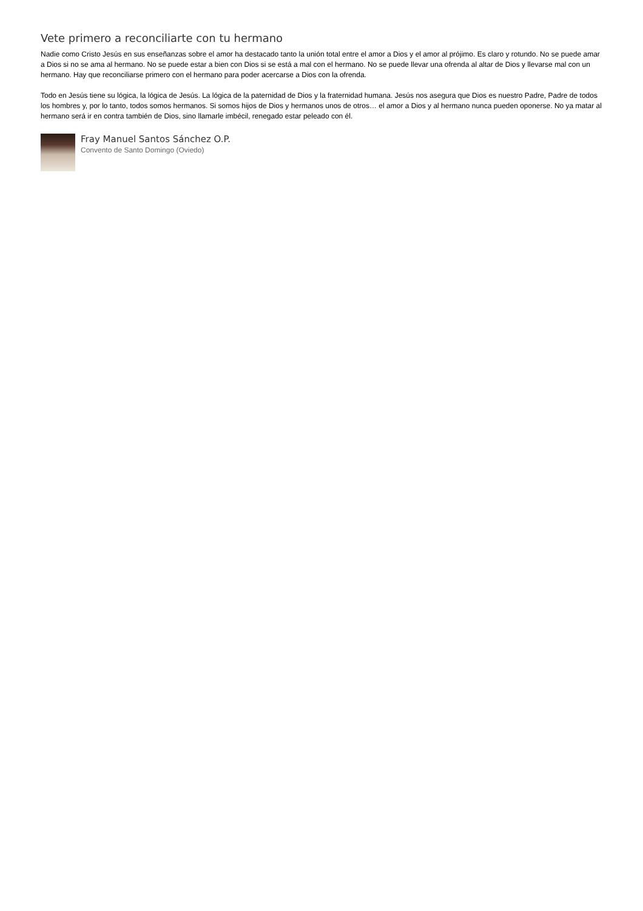Vete primero a reconciliarte con tu hermano
Nadie como Cristo Jesús en sus enseñanzas sobre el amor ha destacado tanto la unión total entre el amor a Dios y el amor al prójimo. Es claro y rotundo. No se puede amar a Dios si no se ama al hermano. No se puede estar a bien con Dios si se está a mal con el hermano. No se puede llevar una ofrenda al altar de Dios y llevarse mal con un hermano. Hay que reconciliarse primero con el hermano para poder acercarse a Dios con la ofrenda.
Todo en Jesús tiene su lógica, la lógica de Jesús. La lógica de la paternidad de Dios y la fraternidad humana. Jesús nos asegura que Dios es nuestro Padre, Padre de todos los hombres y, por lo tanto, todos somos hermanos. Si somos hijos de Dios y hermanos unos de otros… el amor a Dios y al hermano nunca pueden oponerse. No ya matar al hermano será ir en contra también de Dios, sino llamarle imbécil, renegado estar peleado con él.
Fray Manuel Santos Sánchez O.P.
Convento de Santo Domingo (Oviedo)